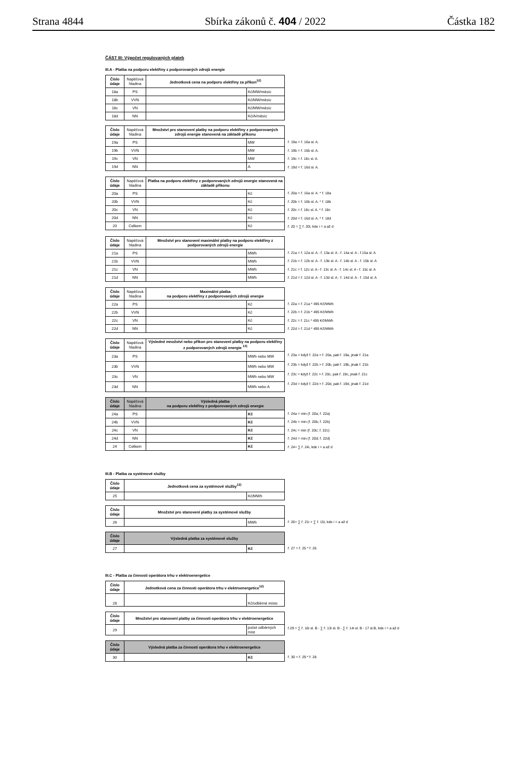Strana 4844 Sbírka zákonů č. 404 / 2022 Částka 182
ČÁST III: Výpočet regulovaných plateb
III.A - Platba na podporu elektřiny z podporovaných zdrojů energie
| Číslo údaje | Napěťová hladina | Jednotková cena na podporu elektřiny za příkon<sup>12)</sup> | |
| --- | --- | --- | --- |
| 18a | PS | | Kč/MW/měsíc |
| 18b | VVN | | Kč/MW/měsíc |
| 18c | VN | | Kč/MW/měsíc |
| 18d | NN | | Kč/A/měsíc |
| Číslo údaje | Napěťová hladina | Množství pro stanovení platby na podporu elektřiny z podporovaných zdrojů energie stanovená na základě příkonu | |
| --- | --- | --- | --- |
| 19a | PS | | MW |
| 19b | VVN | | MW |
| 19c | VN | | MW |
| 19d | NN | | A |
ř. 19a = ř. 16a sl. A.
ř. 19b = ř. 16b sl. A.
ř. 19c = ř. 16c sl. A.
ř. 19d = ř. 16d sl. A.
| Číslo údaje | Napěťová hladina | Platba na podporu elektřiny z podporovaných zdrojů energie stanovená na základě příkonu | |
| --- | --- | --- | --- |
| 20a | PS | | Kč |
| 20b | VVN | | Kč |
| 20c | VN | | Kč |
| 20d | NN | | Kč |
| 20 | Celkem | | Kč |
ř. 20a = ř. 16a sl. A. * ř. 18a
ř. 20b = ř. 16b sl. A. * ř. 18b
ř. 20c = ř. 16c sl. A. * ř. 18c
ř. 20d = ř. 16d sl. A. * ř. 18d
ř. 20 = ∑ ř. 20i, kde i = a až d
| Číslo údaje | Napěťová hladina | Množství pro stanovení maximální platby na podporu elektřiny z podporovaných zdrojů energie | |
| --- | --- | --- | --- |
| 21a | PS | | MWh |
| 21b | VVN | | MWh |
| 21c | VN | | MWh |
| 21d | NN | | MWh |
ř. 21a = ř. 12a sl. A - ř. 13a sl. A - ř. 14a sl. A - ř.15a sl. A
ř. 21b = ř. 12b sl. A - ř. 13b sl. A - ř. 14b sl. A - ř. 15b sl. A
ř. 21c = ř. 12c sl. A - ř. 13c sl. A - ř. 14c sl. A - ř. 15c sl. A
ř. 21d = ř. 12d sl. A - ř. 13d sl. A - ř. 14d sl. A - ř. 15d sl. A
| Číslo údaje | Napěťová hladina | Maximální platba na podporu elektřiny z podporovaných zdrojů energie | |
| --- | --- | --- | --- |
| 22a | PS | | Kč |
| 22b | VVN | | Kč |
| 22c | VN | | Kč |
| 22d | NN | | Kč |
ř. 22a = ř. 21a * 495 Kč/MWh
ř. 22b = ř. 21b * 495 Kč/MWh
ř. 22c = ř. 21c * 495 Kč/MWh
ř. 22d = ř. 21d * 495 Kč/MWh
| Číslo údaje | Napěťová hladina | Výsledné množství nebo příkon pro stanovení platby na podporu elektřiny z podporovaných zdrojů energie <sup>13)</sup> | |
| --- | --- | --- | --- |
| 23a | PS | | MWh nebo MW |
| 23b | VVN | | MWh nebo MW |
| 23c | VN | | MWh nebo MW |
| 23d | NN | | MWh nebo A |
ř. 23a = když ř. 22a > ř. 20a, pak ř. 19a, jinak ř. 21a
ř. 23b = když ř. 22b > ř. 20b, pak ř. 19b, jinak ř. 21b
ř. 23c = když ř. 22c > ř. 20c, pak ř. 19c, jinak ř. 21c
ř. 23d = když ř. 22d > ř. 20d, pak ř. 19d, jinak ř. 21d
| Číslo údaje | Napěťová hladina | Výsledná platba na podporu elektřiny z podporovaných zdrojů energie | |
| --- | --- | --- | --- |
| 24a | PS | | Kč |
| 24b | VVN | | Kč |
| 24c | VN | | Kč |
| 24d | NN | | Kč |
| 24 | Celkem | | Kč |
ř. 24a = min (ř. 20a; ř. 22a)
ř. 24b = min (ř. 20b; ř. 22b)
ř. 24c = min (ř. 20c; ř. 22c)
ř. 24d = min (ř. 20d; ř. 22d)
ř. 24= ∑ ř. 24i, kde i = a až d
III.B - Platba za systémové služby
| Číslo údaje | Jednotková cena za systémové služby<sup>12)</sup> | |
| --- | --- | --- |
| 25 | | Kč/MWh |
| Číslo údaje | Množství pro stanovení platby za systémové služby | |
| --- | --- | --- |
| 26 | | MWh |
ř. 26= ∑ ř. 21i + ∑ ř. 15i, kde i = a až d
| Číslo údaje | Výsledná platba za systémové služby | |
| --- | --- | --- |
| 27 | | Kč |
ř. 27 = ř. 25 * ř. 26
III.C - Platba za činnosti operátora trhu v elektroenergetice
| Číslo údaje | Jednotková cena za činnosti operátora trhu v elektroenergetice<sup>12)</sup> | |
| --- | --- | --- |
| 28 | | Kč/odběrné místo |
| Číslo údaje | Množství pro stanovení platby za činnosti operátora trhu v elektroenergetice | |
| --- | --- | --- |
| 29 | | počet odběrných míst |
ř.29 = ∑ ř. 16i sl. B - ∑ ř. 13i sl. B - ∑ ř. 14i sl. B - 17 sl.B, kde i = a až d
| Číslo údaje | Výsledná platba za činnosti operátora trhu v elektroenergetice | |
| --- | --- | --- |
| 30 | | Kč |
ř. 30 = ř. 29 * ř. 28